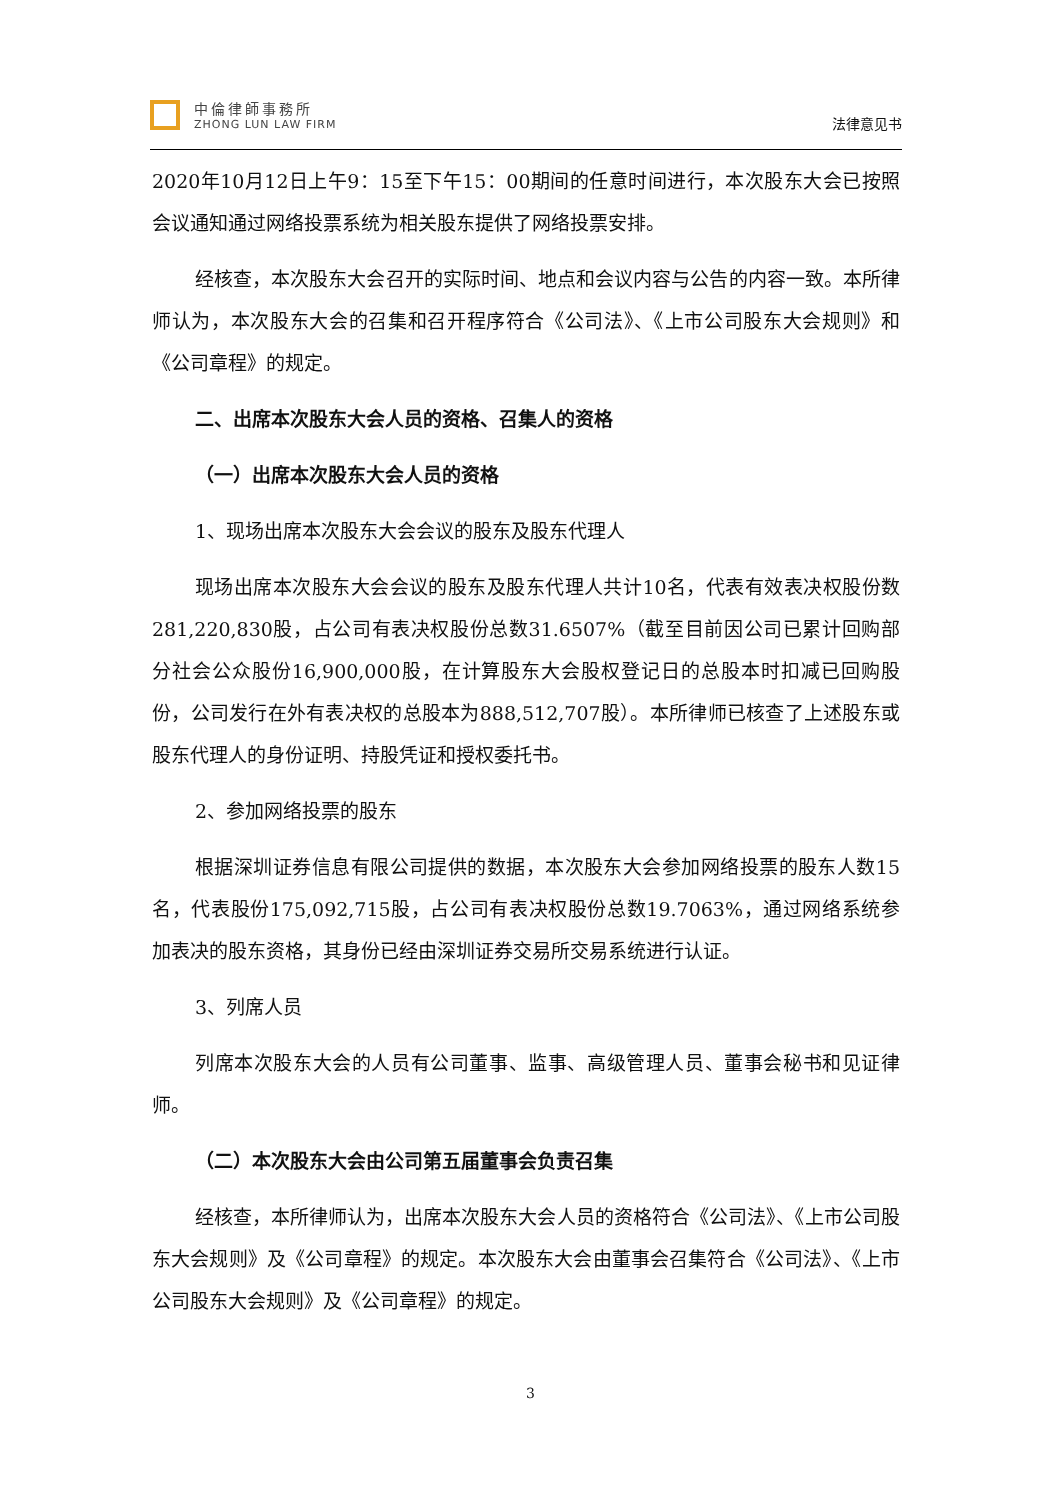中倫律師事務所
ZHONG LUN LAW FIRM
法律意见书
2020年10月12日上午9：15至下午15：00期间的任意时间进行，本次股东大会已按照会议通知通过网络投票系统为相关股东提供了网络投票安排。
经核查，本次股东大会召开的实际时间、地点和会议内容与公告的内容一致。本所律师认为，本次股东大会的召集和召开程序符合《公司法》、《上市公司股东大会规则》和《公司章程》的规定。
二、出席本次股东大会人员的资格、召集人的资格
（一）出席本次股东大会人员的资格
1、现场出席本次股东大会会议的股东及股东代理人
现场出席本次股东大会会议的股东及股东代理人共计10名，代表有效表决权股份数281,220,830股，占公司有表决权股份总数31.6507%（截至目前因公司已累计回购部分社会公众股份16,900,000股，在计算股东大会股权登记日的总股本时扣减已回购股份，公司发行在外有表决权的总股本为888,512,707股）。本所律师已核查了上述股东或股东代理人的身份证明、持股凭证和授权委托书。
2、参加网络投票的股东
根据深圳证券信息有限公司提供的数据，本次股东大会参加网络投票的股东人数15名，代表股份175,092,715股，占公司有表决权股份总数19.7063%，通过网络系统参加表决的股东资格，其身份已经由深圳证券交易所交易系统进行认证。
3、列席人员
列席本次股东大会的人员有公司董事、监事、高级管理人员、董事会秘书和见证律师。
（二）本次股东大会由公司第五届董事会负责召集
经核查，本所律师认为，出席本次股东大会人员的资格符合《公司法》、《上市公司股东大会规则》及《公司章程》的规定。本次股东大会由董事会召集符合《公司法》、《上市公司股东大会规则》及《公司章程》的规定。
3